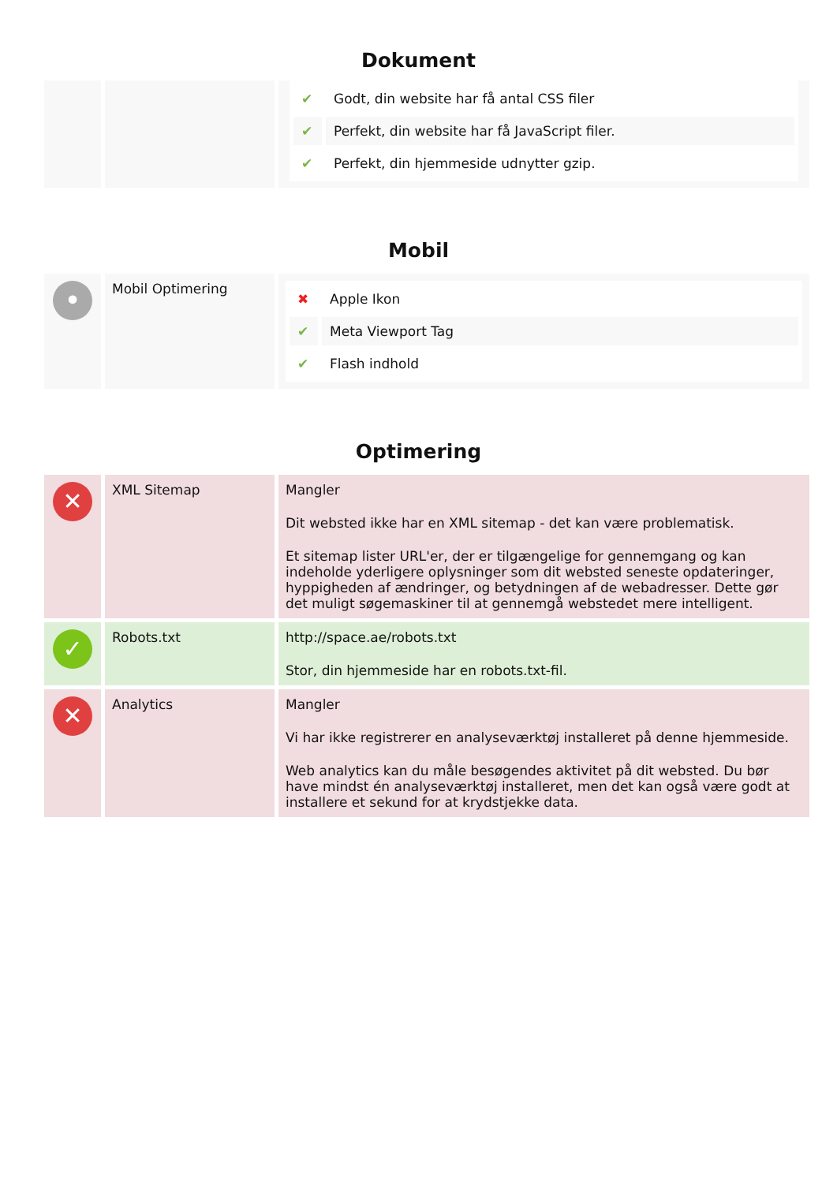Dokument
| | | / ✔ / Godt, din website har få antal CSS filer / / ✔ / Perfekt, din website har få JavaScript filer. / / ✔ / Perfekt, din hjemmeside udnytter gzip. / |
Mobil
| • | Mobil Optimering | / ✖ / Apple Ikon / / ✔ / Meta Viewport Tag / / ✔ / Flash indhold / |
Optimering
| ✕ | XML Sitemap | Mangler Dit websted ikke har en XML sitemap - det kan være problematisk. Et sitemap lister URL'er, der er tilgængelige for gennemgang og kan indeholde yderligere oplysninger som dit websted seneste opdateringer, hyppigheden af ændringer, og betydningen af de webadresser. Dette gør det muligt søgemaskiner til at gennemgå webstedet mere intelligent. |
| ✓ | Robots.txt | http://space.ae/robots.txt Stor, din hjemmeside har en robots.txt-fil. |
| ✕ | Analytics | Mangler Vi har ikke registrerer en analyseværktøj installeret på denne hjemmeside. Web analytics kan du måle besøgendes aktivitet på dit websted. Du bør have mindst én analyseværktøj installeret, men det kan også være godt at installere et sekund for at krydstjekke data. |